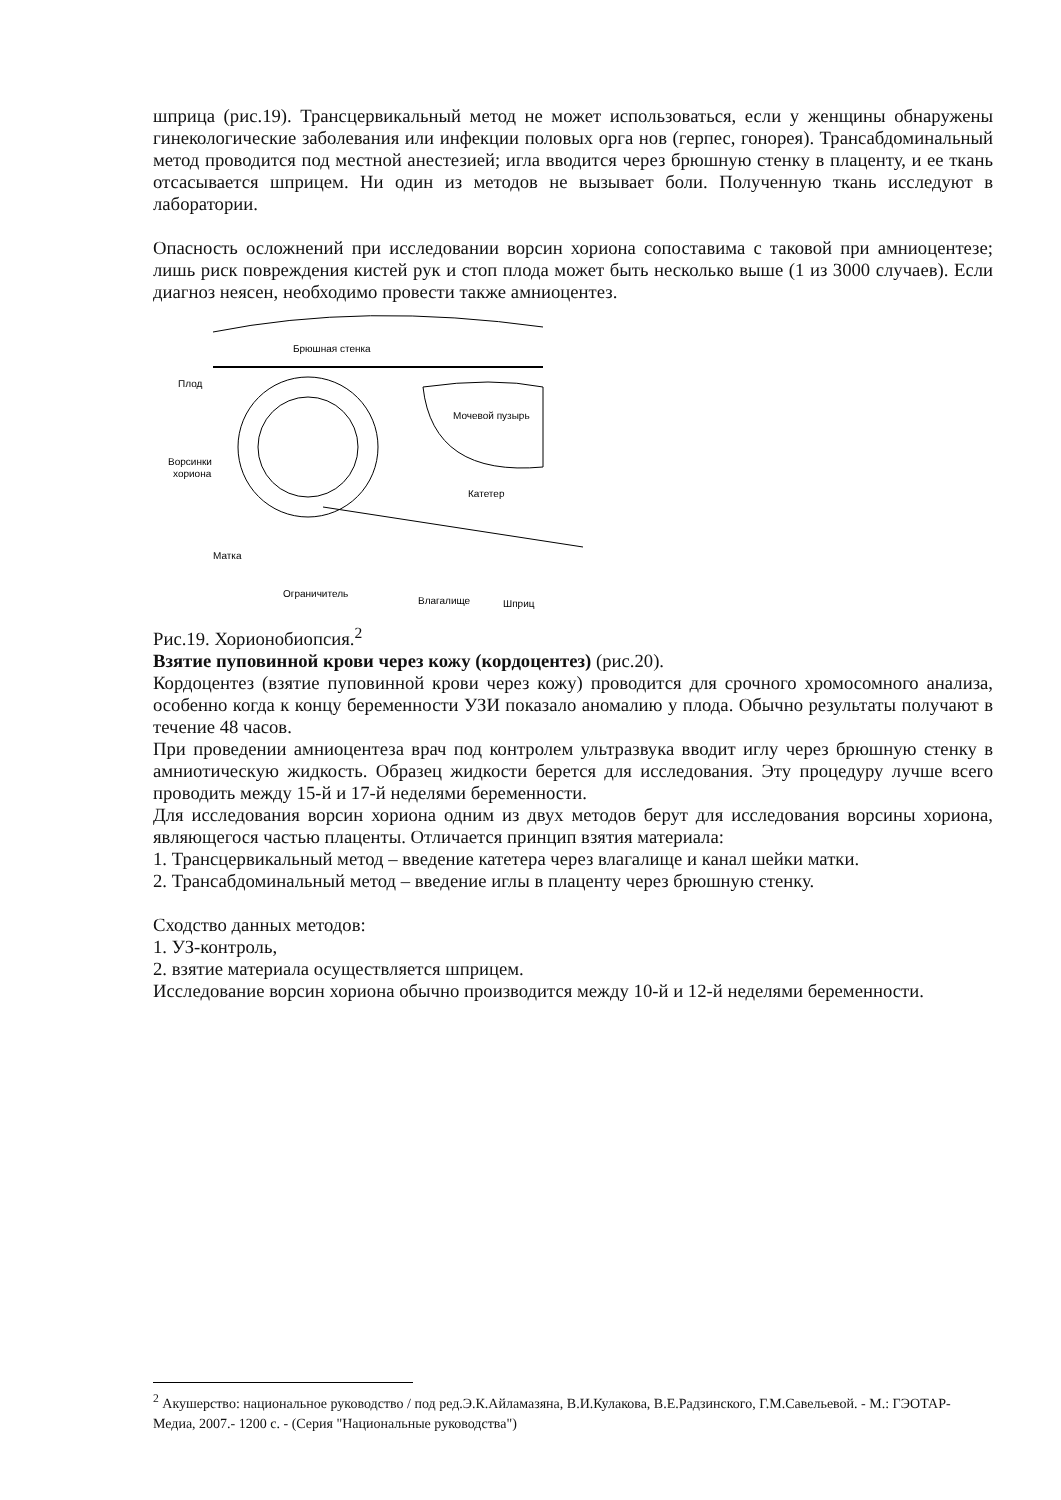шприца (рис.19). Трансцервикальный метод не может использоваться, если у женщины обнаружены гинекологические заболевания или инфекции половых орга нов (герпес, гонорея). Трансабдоминальный метод проводится под местной анестезией; игла вводится через брюшную стенку в плаценту, и ее ткань отсасывается шприцем. Ни один из методов не вызывает боли. Полученную ткань исследуют в лаборатории.
Опасность осложнений при исследовании ворсин хориона сопоставима с таковой при амниоцентезе; лишь риск повреждения кистей рук и стоп плода может быть несколько выше (1 из 3000 случаев). Если диагноз неясен, необходимо провести также амниоцентез.
Брюшная стенка
Плод
Мочевой пузырь
Ворсинки
хориона
Катетер
Матка
Ограничитель
Влагалище
Шприц
Рис.19. Хорионобиопсия.<sup>2</sup>
Взятие пуповинной крови через кожу (кордоцентез) (рис.20).
Кордоцентез (взятие пуповинной крови через кожу) проводится для срочного хромосомного анализа, особенно когда к концу беременности УЗИ показало аномалию у плода. Обычно результаты получают в течение 48 часов.
При проведении амниоцентеза врач под контролем ультразвука вводит иглу через брюшную стенку в амниотическую жидкость. Образец жидкости берется для исследования. Эту процедуру лучше всего проводить между 15-й и 17-й неделями беременности.
Для исследования ворсин хориона одним из двух методов берут для исследования ворсины хориона, являющегося частью плаценты. Отличается принцип взятия материала:
1. Трансцервикальный метод – введение катетера через влагалище и канал шейки матки.
2. Трансабдоминальный метод – введение иглы в плаценту через брюшную стенку.
Сходство данных методов:
1. УЗ-контроль,
2. взятие материала осуществляется шприцем.
Исследование ворсин хориона обычно производится между 10-й и 12-й неделями беременности.
<sup>2</sup> Акушерство: национальное руководство / под ред.Э.К.Айламазяна, В.И.Кулакова, В.Е.Радзинского, Г.М.Савельевой. - М.: ГЭОТАР-Медиа, 2007.- 1200 с. - (Серия "Национальные руководства")